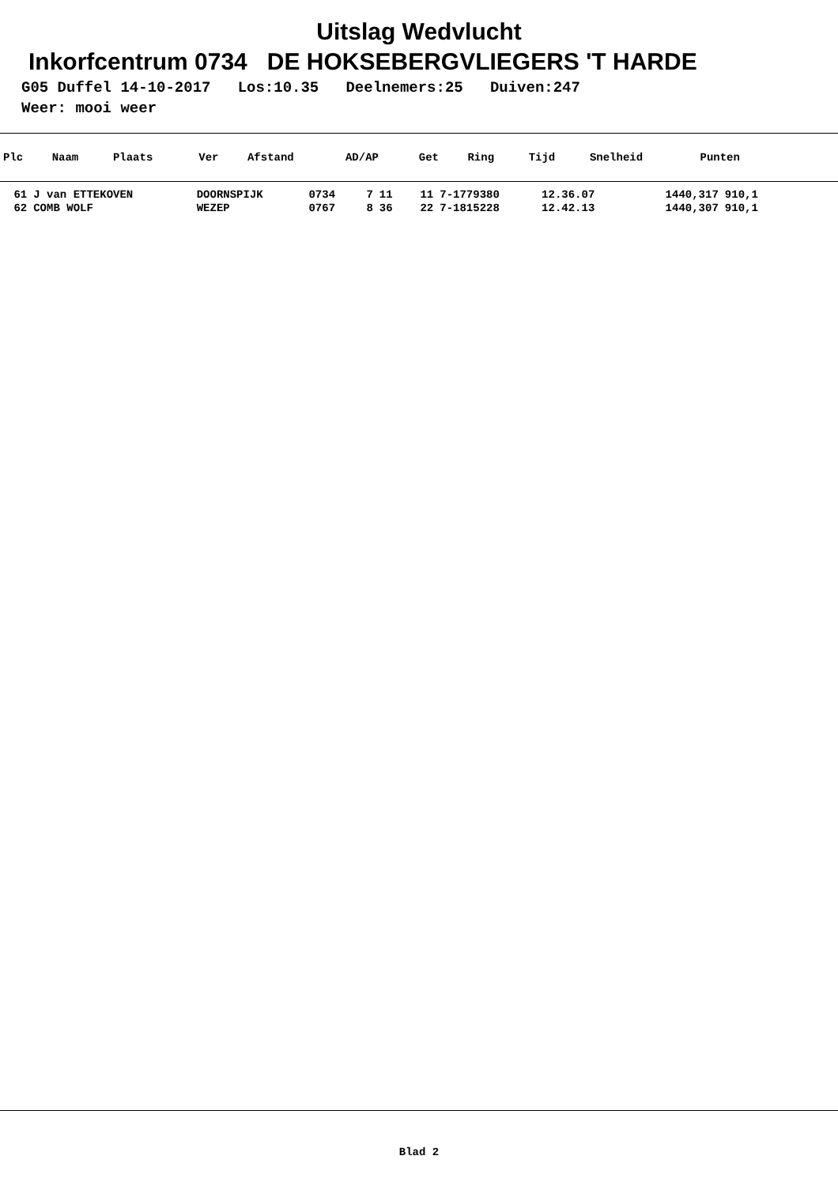Uitslag Wedvlucht
Inkorfcentrum 0734 DE HOKSEBERGVLIEGERS 'T HARDE
G05 Duffel 14-10-2017 Los:10.35 Deelnemers:25 Duiven:247
Weer: mooi weer
| Plc | Naam | Plaats | Ver | Afstand | AD/AP | Get | Ring | Tijd | Snelheid | Punten |
| --- | --- | --- | --- | --- | --- | --- | --- | --- | --- | --- |
| 61 | J van ETTEKOVEN | DOORNSPIJK | 0734 | 7 | 11 | 11 | 7-1779380 | 12.36.07 | 1440,317 | 910,1 |
| 62 | COMB WOLF | WEZEP | 0767 | 8 | 36 | 22 | 7-1815228 | 12.42.13 | 1440,307 | 910,1 |
Blad 2